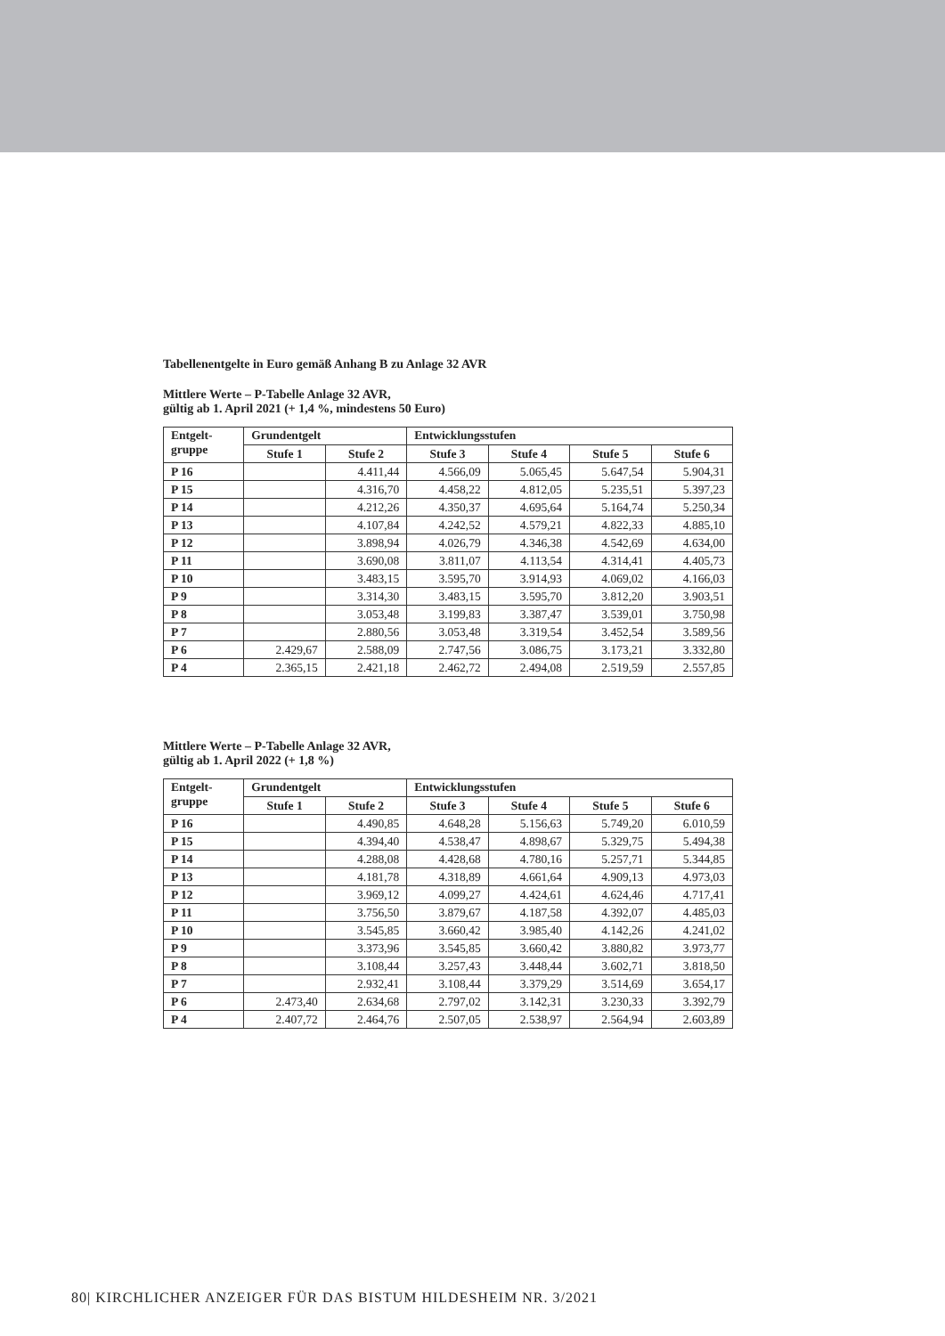Tabellenentgelte in Euro gemäß Anhang B zu Anlage 32 AVR
Mittlere Werte – P-Tabelle Anlage 32 AVR,
gültig ab 1. April 2021 (+ 1,4 %, mindestens 50 Euro)
| Entgelt- gruppe | Grundentgelt | | Entwicklungsstufen | | | |
| --- | --- | --- | --- | --- | --- | --- |
| | Stufe 1 | Stufe 2 | Stufe 3 | Stufe 4 | Stufe 5 | Stufe 6 |
| P 16 | | 4.411,44 | 4.566,09 | 5.065,45 | 5.647,54 | 5.904,31 |
| P 15 | | 4.316,70 | 4.458,22 | 4.812,05 | 5.235,51 | 5.397,23 |
| P 14 | | 4.212,26 | 4.350,37 | 4.695,64 | 5.164,74 | 5.250,34 |
| P 13 | | 4.107,84 | 4.242,52 | 4.579,21 | 4.822,33 | 4.885,10 |
| P 12 | | 3.898,94 | 4.026,79 | 4.346,38 | 4.542,69 | 4.634,00 |
| P 11 | | 3.690,08 | 3.811,07 | 4.113,54 | 4.314,41 | 4.405,73 |
| P 10 | | 3.483,15 | 3.595,70 | 3.914,93 | 4.069,02 | 4.166,03 |
| P 9 | | 3.314,30 | 3.483,15 | 3.595,70 | 3.812,20 | 3.903,51 |
| P 8 | | 3.053,48 | 3.199,83 | 3.387,47 | 3.539,01 | 3.750,98 |
| P 7 | | 2.880,56 | 3.053,48 | 3.319,54 | 3.452,54 | 3.589,56 |
| P 6 | 2.429,67 | 2.588,09 | 2.747,56 | 3.086,75 | 3.173,21 | 3.332,80 |
| P 4 | 2.365,15 | 2.421,18 | 2.462,72 | 2.494,08 | 2.519,59 | 2.557,85 |
Mittlere Werte – P-Tabelle Anlage 32 AVR,
gültig ab 1. April 2022 (+ 1,8 %)
| Entgelt- gruppe | Grundentgelt | | Entwicklungsstufen | | | |
| --- | --- | --- | --- | --- | --- | --- |
| | Stufe 1 | Stufe 2 | Stufe 3 | Stufe 4 | Stufe 5 | Stufe 6 |
| P 16 | | 4.490,85 | 4.648,28 | 5.156,63 | 5.749,20 | 6.010,59 |
| P 15 | | 4.394,40 | 4.538,47 | 4.898,67 | 5.329,75 | 5.494,38 |
| P 14 | | 4.288,08 | 4.428,68 | 4.780,16 | 5.257,71 | 5.344,85 |
| P 13 | | 4.181,78 | 4.318,89 | 4.661,64 | 4.909,13 | 4.973,03 |
| P 12 | | 3.969,12 | 4.099,27 | 4.424,61 | 4.624,46 | 4.717,41 |
| P 11 | | 3.756,50 | 3.879,67 | 4.187,58 | 4.392,07 | 4.485,03 |
| P 10 | | 3.545,85 | 3.660,42 | 3.985,40 | 4.142,26 | 4.241,02 |
| P 9 | | 3.373,96 | 3.545,85 | 3.660,42 | 3.880,82 | 3.973,77 |
| P 8 | | 3.108,44 | 3.257,43 | 3.448,44 | 3.602,71 | 3.818,50 |
| P 7 | | 2.932,41 | 3.108,44 | 3.379,29 | 3.514,69 | 3.654,17 |
| P 6 | 2.473,40 | 2.634,68 | 2.797,02 | 3.142,31 | 3.230,33 | 3.392,79 |
| P 4 | 2.407,72 | 2.464,76 | 2.507,05 | 2.538,97 | 2.564,94 | 2.603,89 |
80| KIRCHLICHER ANZEIGER FÜR DAS BISTUM HILDESHEIM NR. 3/2021